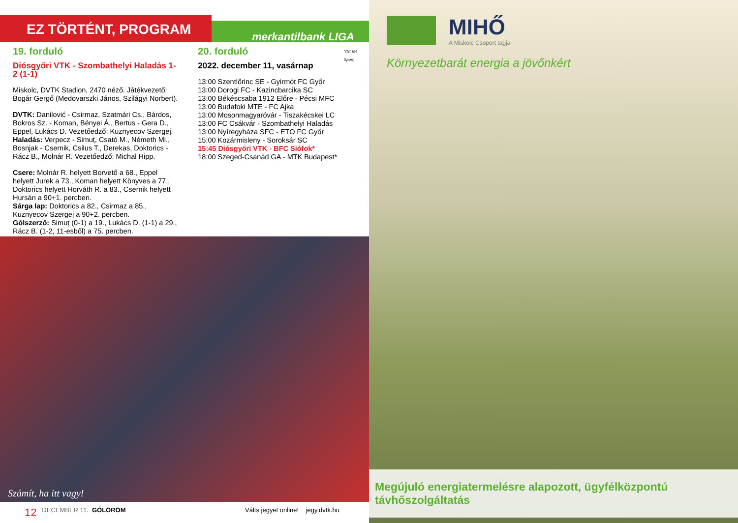EZ TÖRTÉNT, PROGRAM
merkantilbank LIGA
19. forduló
Diósgyőri VTK - Szombathelyi Haladás 1-2 (1-1)
Miskolc, DVTK Stadion, 2470 néző. Játékvezető: Bogár Gergő (Medovarszki János, Szilágyi Norbert).
DVTK: Danilović - Csirmaz, Szatmári Cs., Bárdos, Bokros Sz. - Koman, Bényei Á., Bertus - Gera D., Eppel, Lukács D. Vezetőedző: Kuznyecov Szergej.
Haladás: Verpecz - Simuț, Csató M., Németh Mi., Bosnjak - Csernik, Csilus T., Derekas, Doktorics - Rácz B., Molnár R. Vezetőedző: Michal Hipp.
Csere: Molnár R. helyett Borvető a 68., Eppel helyett Jurek a 73., Koman helyett Könyves a 77., Doktorics helyett Horváth R. a 83., Csernik helyett Hursán a 90+1. percben.
Sárga lap: Doktorics a 82., Csirmaz a 85., Kuznyecov Szergej a 90+2. percben.
Gólszerző: Simuț (0-1) a 19., Lukács D. (1-1) a 29., Rácz B. (1-2, 11-esből) a 75. percben.
20. forduló
2022. december 11, vasárnap
13:00 Szentlőrinc SE - Gyirmót FC Győr
13:00 Dorogi FC - Kazincbarcika SC
13:00 Békéscsaba 1912 Előre - Pécsi MFC
13:00 Budafoki MTE - FC Ajka
13:00 Mosonmagyaróvár - Tiszakécskei LC
13:00 FC Csákvár - Szombathelyi Haladás
13:00 Nyíregyháza SFC - ETO FC Győr
15:00 Kozármisleny - Soroksár SC
15:45 Diósgyőri VTK - BFC Siófok*
18:00 Szeged-Csanád GA - MTK Budapest*
*(tv: M4 Sport)
Számít, ha itt vagy!
12 DECEMBER 11. GÓLÖRÖM Válts jegyet online! jegy.dvtk.hu
MIHŐ
A Miskolc Csoport tagja
Környezetbarát energia a jövőnkért
Megújuló energiatermelésre alapozott, ügyfélközpontú távhőszolgáltatás